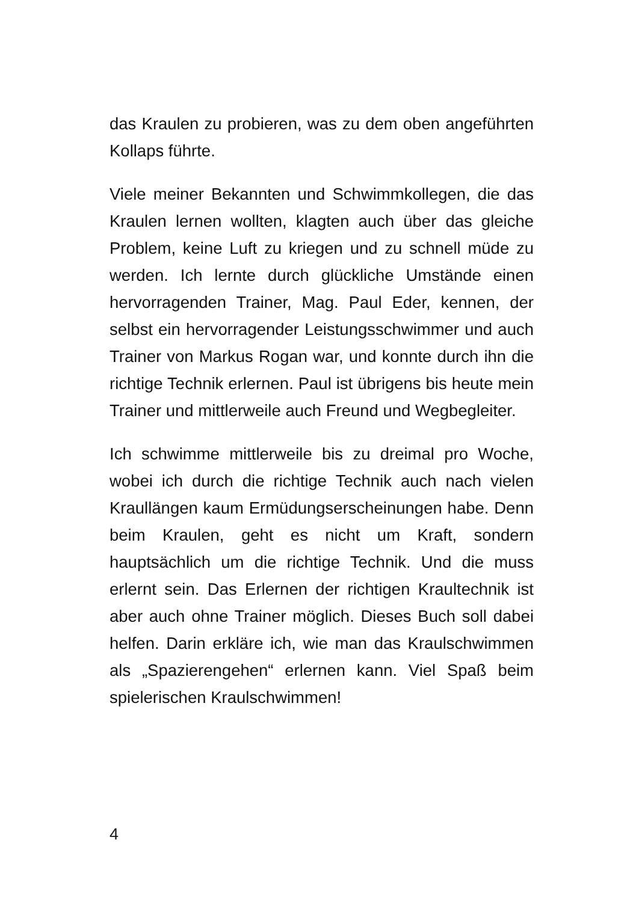das Kraulen zu probieren, was zu dem oben angeführten Kollaps führte.
Viele meiner Bekannten und Schwimmkollegen, die das Kraulen lernen wollten, klagten auch über das gleiche Problem, keine Luft zu kriegen und zu schnell müde zu werden. Ich lernte durch glückliche Umstände einen hervorragenden Trainer, Mag. Paul Eder, kennen, der selbst ein hervorragender Leistungsschwimmer und auch Trainer von Markus Rogan war, und konnte durch ihn die richtige Technik erlernen. Paul ist übrigens bis heute mein Trainer und mittlerweile auch Freund und Wegbegleiter.
Ich schwimme mittlerweile bis zu dreimal pro Woche, wobei ich durch die richtige Technik auch nach vielen Kraullängen kaum Ermüdungserscheinungen habe. Denn beim Kraulen, geht es nicht um Kraft, sondern hauptsächlich um die richtige Technik. Und die muss erlernt sein. Das Erlernen der richtigen Kraultechnik ist aber auch ohne Trainer möglich. Dieses Buch soll dabei helfen. Darin erkläre ich, wie man das Kraulschwimmen als „Spazierengehen“ erlernen kann. Viel Spaß beim spielerischen Kraulschwimmen!
4